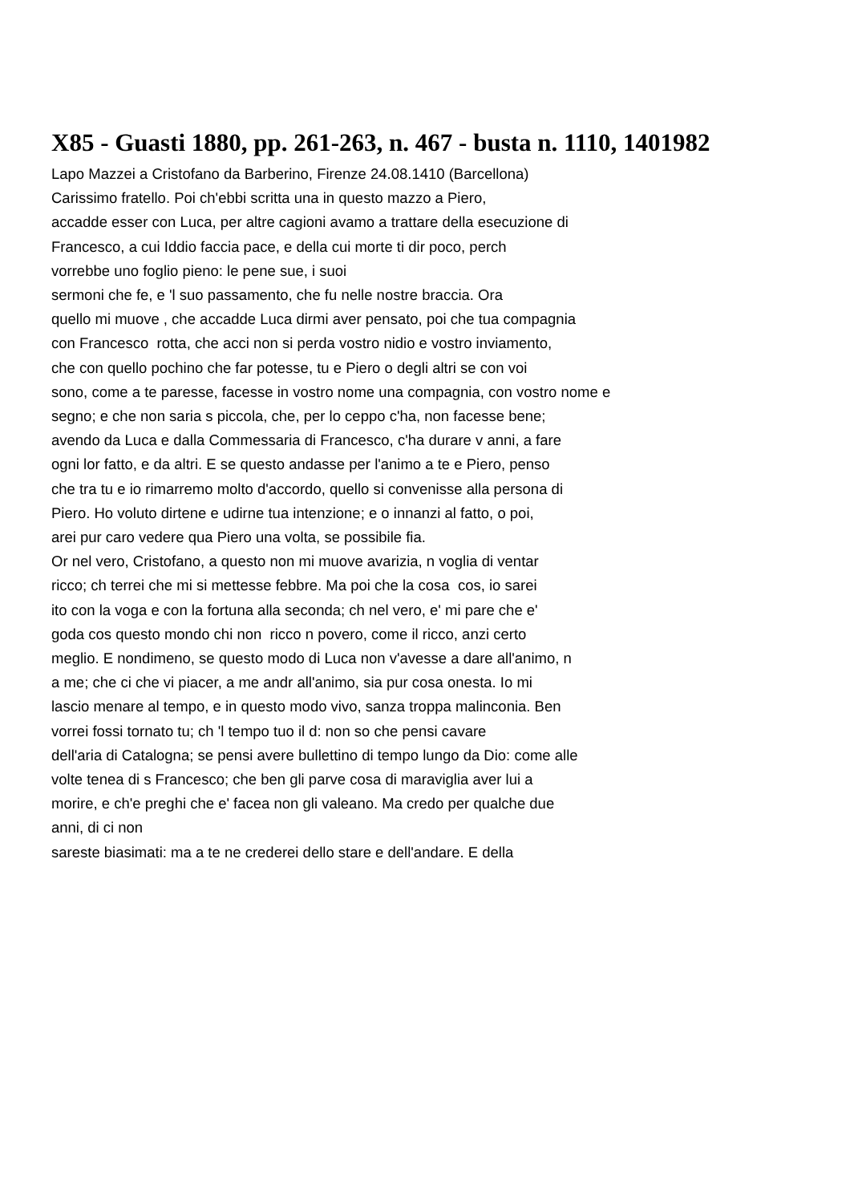X85 - Guasti 1880, pp. 261-263, n. 467 - busta n. 1110, 1401982
Lapo Mazzei a Cristofano da Barberino, Firenze 24.08.1410 (Barcellona)
Carissimo fratello. Poi ch'ebbi scritta una in questo mazzo a Piero,
accadde esser con Luca, per altre cagioni avamo a trattare della esecuzione di
Francesco, a cui Iddio faccia pace, e della cui morte ti dir poco, perch
vorrebbe uno foglio pieno: le pene sue, i suoi
sermoni che fe, e 'l suo passamento, che fu nelle nostre braccia. Ora
quello mi muove , che accadde Luca dirmi aver pensato, poi che tua compagnia
con Francesco rotta, che acci non si perda vostro nidio e vostro inviamento,
che con quello pochino che far potesse, tu e Piero o degli altri se con voi
sono, come a te paresse, facesse in vostro nome una compagnia, con vostro nome e
segno; e che non saria s piccola, che, per lo ceppo c'ha, non facesse bene;
avendo da Luca e dalla Commessaria di Francesco, c'ha durare v anni, a fare
ogni lor fatto, e da altri. E se questo andasse per l'animo a te e Piero, penso
che tra tu e io rimarremo molto d'accordo, quello si convenisse alla persona di
Piero. Ho voluto dirtene e udirne tua intenzione; e o innanzi al fatto, o poi,
arei pur caro vedere qua Piero una volta, se possibile fia.
Or nel vero, Cristofano, a questo non mi muove avarizia, n voglia di ventar
ricco; ch terrei che mi si mettesse febbre. Ma poi che la cosa cos, io sarei
ito con la voga e con la fortuna alla seconda; ch nel vero, e' mi pare che e'
goda cos questo mondo chi non ricco n povero, come il ricco, anzi certo
meglio. E nondimeno, se questo modo di Luca non v'avesse a dare all'animo, n
a me; che ci che vi piacer, a me andr all'animo, sia pur cosa onesta. Io mi
lascio menare al tempo, e in questo modo vivo, sanza troppa malinconia. Ben
vorrei fossi tornato tu; ch 'l tempo tuo il d: non so che pensi cavare
dell'aria di Catalogna; se pensi avere bullettino di tempo lungo da Dio: come alle
volte tenea di s Francesco; che ben gli parve cosa di maraviglia aver lui a
morire, e ch'e preghi che e' facea non gli valeano. Ma credo per qualche due
anni, di ci non
sareste biasimati: ma a te ne crederei dello stare e dell'andare. E della